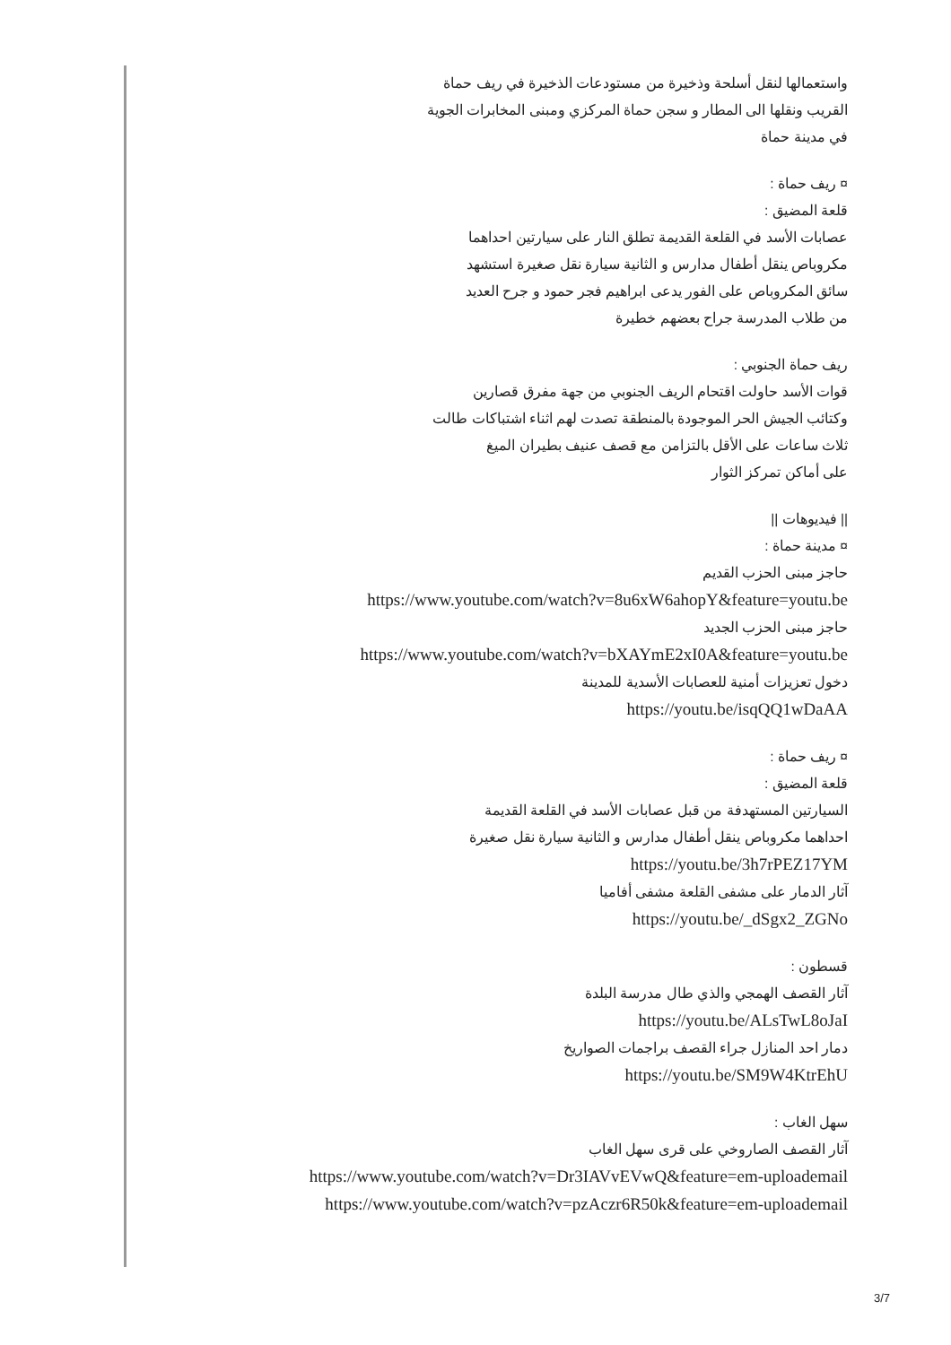واستعمالها لنقل أسلحة وذخيرة من مستودعات الذخيرة في ريف حماة
القريب ونقلها الى المطار و سجن حماة المركزي ومبنى المخابرات الجوية
في مدينة حماة
¤ ريف حماة :
قلعة المضيق :
عصابات الأسد في القلعة القديمة تطلق النار على سيارتين احداهما
مكروباص ينقل أطفال مدارس و الثانية سيارة نقل صغيرة استشهد
سائق المكروباص على الفور يدعى ابراهيم فجر حمود و جرح العديد
من طلاب المدرسة جراح بعضهم خطيرة
ريف حماة الجنوبي :
قوات الأسد حاولت اقتحام الريف الجنوبي من جهة مفرق قصارين
وكتائب الجيش الحر الموجودة بالمنطقة تصدت لهم اثناء اشتباكات طالت
ثلاث ساعات على الأقل بالتزامن مع قصف عنيف بطيران الميغ
على أماكن تمركز الثوار
|| فيديوهات ||
¤ مدينة حماة :
حاجز مبنى الحزب القديم
https://www.youtube.com/watch?v=8u6xW6ahopY&feature=youtu.be
حاجز مبنى الحزب الجديد
https://www.youtube.com/watch?v=bXAYmE2xI0A&feature=youtu.be
دخول تعزيزات أمنية للعصابات الأسدية للمدينة
https://youtu.be/isqQQ1wDaAA
¤ ريف حماة :
قلعة المضيق :
السيارتين المستهدفة من قبل عصابات الأسد في القلعة القديمة
احداهما مكروباص ينقل أطفال مدارس و الثانية سيارة نقل صغيرة
https://youtu.be/3h7rPEZ17YM
آثار الدمار على مشفى القلعة مشفى أفاميا
https://youtu.be/_dSgx2_ZGNo
قسطون :
آثار القصف الهمجي والذي طال مدرسة البلدة
https://youtu.be/ALsTwL8oJaI
دمار احد المنازل جراء القصف براجمات الصواريخ
https://youtu.be/SM9W4KtrEhU
سهل الغاب :
آثار القصف الصاروخي على قرى سهل الغاب
https://www.youtube.com/watch?v=Dr3IAVvEVwQ&feature=em-uploademail
https://www.youtube.com/watch?v=pzAczr6R50k&feature=em-uploademail
3/7